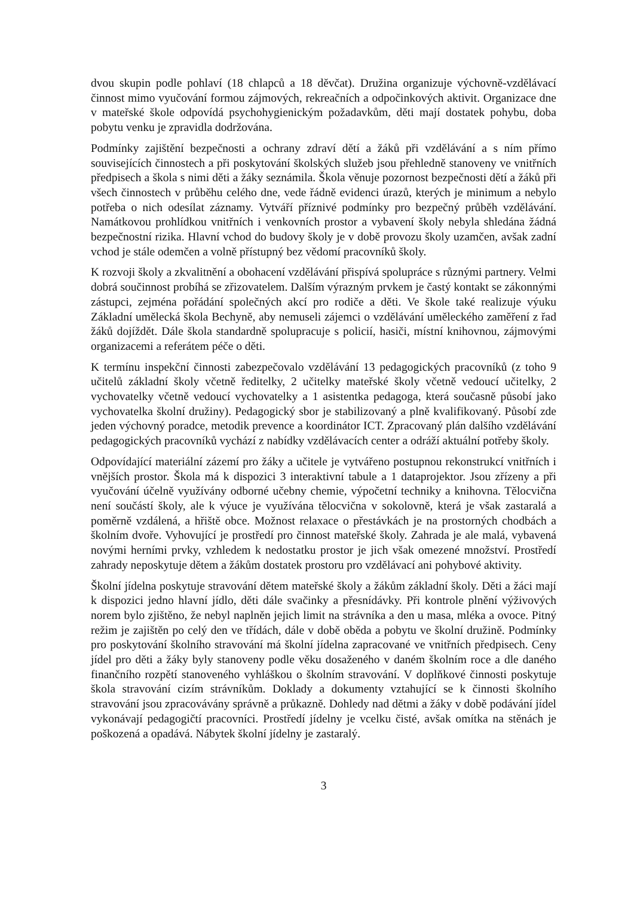dvou skupin podle pohlaví (18 chlapců a 18 děvčat). Družina organizuje výchovně-vzdělávací činnost mimo vyučování formou zájmových, rekreačních a odpočinkových aktivit. Organizace dne v mateřské škole odpovídá psychohygienickým požadavkům, děti mají dostatek pohybu, doba pobytu venku je zpravidla dodržována.
Podmínky zajištění bezpečnosti a ochrany zdraví dětí a žáků při vzdělávání a s ním přímo souvisejících činnostech a při poskytování školských služeb jsou přehledně stanoveny ve vnitřních předpisech a škola s nimi děti a žáky seznámila. Škola věnuje pozornost bezpečnosti dětí a žáků při všech činnostech v průběhu celého dne, vede řádně evidenci úrazů, kterých je minimum a nebylo potřeba o nich odesílat záznamy. Vytváří příznivé podmínky pro bezpečný průběh vzdělávání. Namátkovou prohlídkou vnitřních i venkovních prostor a vybavení školy nebyla shledána žádná bezpečnostní rizika. Hlavní vchod do budovy školy je v době provozu školy uzamčen, avšak zadní vchod je stále odemčen a volně přístupný bez vědomí pracovníků školy.
K rozvoji školy a zkvalitnění a obohacení vzdělávání přispívá spolupráce s různými partnery. Velmi dobrá součinnost probíhá se zřizovatelem. Dalším výrazným prvkem je častý kontakt se zákonnými zástupci, zejména pořádání společných akcí pro rodiče a děti. Ve škole také realizuje výuku Základní umělecká škola Bechyně, aby nemuseli zájemci o vzdělávání uměleckého zaměření z řad žáků dojíždět. Dále škola standardně spolupracuje s policií, hasiči, místní knihovnou, zájmovými organizacemi a referátem péče o děti.
K termínu inspekční činnosti zabezpečovalo vzdělávání 13 pedagogických pracovníků (z toho 9 učitelů základní školy včetně ředitelky, 2 učitelky mateřské školy včetně vedoucí učitelky, 2 vychovatelky včetně vedoucí vychovatelky a 1 asistentka pedagoga, která současně působí jako vychovatelka školní družiny). Pedagogický sbor je stabilizovaný a plně kvalifikovaný. Působí zde jeden výchovný poradce, metodik prevence a koordinátor ICT. Zpracovaný plán dalšího vzdělávání pedagogických pracovníků vychází z nabídky vzdělávacích center a odráží aktuální potřeby školy.
Odpovídající materiální zázemí pro žáky a učitele je vytvářeno postupnou rekonstrukcí vnitřních i vnějších prostor. Škola má k dispozici 3 interaktivní tabule a 1 dataprojektor. Jsou zřízeny a při vyučování účelně využívány odborné učebny chemie, výpočetní techniky a knihovna. Tělocvična není součástí školy, ale k výuce je využívána tělocvična v sokolovně, která je však zastaralá a poměrně vzdálená, a hřiště obce. Možnost relaxace o přestávkách je na prostorných chodbách a školním dvoře. Vyhovující je prostředí pro činnost mateřské školy. Zahrada je ale malá, vybavená novými herními prvky, vzhledem k nedostatku prostor je jich však omezené množství. Prostředí zahrady neposkytuje dětem a žákům dostatek prostoru pro vzdělávací ani pohybové aktivity.
Školní jídelna poskytuje stravování dětem mateřské školy a žákům základní školy. Děti a žáci mají k dispozici jedno hlavní jídlo, děti dále svačinky a přesnídávky. Při kontrole plnění výživových norem bylo zjištěno, že nebyl naplněn jejich limit na strávníka a den u masa, mléka a ovoce. Pitný režim je zajištěn po celý den ve třídách, dále v době oběda a pobytu ve školní družině. Podmínky pro poskytování školního stravování má školní jídelna zapracované ve vnitřních předpisech. Ceny jídel pro děti a žáky byly stanoveny podle věku dosaženého v daném školním roce a dle daného finančního rozpětí stanoveného vyhláškou o školním stravování. V doplňkové činnosti poskytuje škola stravování cizím strávníkům. Doklady a dokumenty vztahující se k činnosti školního stravování jsou zpracovávány správně a průkazně. Dohledy nad dětmi a žáky v době podávání jídel vykonávají pedagogičtí pracovníci. Prostředí jídelny je vcelku čisté, avšak omítka na stěnách je poškozená a opadává. Nábytek školní jídelny je zastaralý.
3